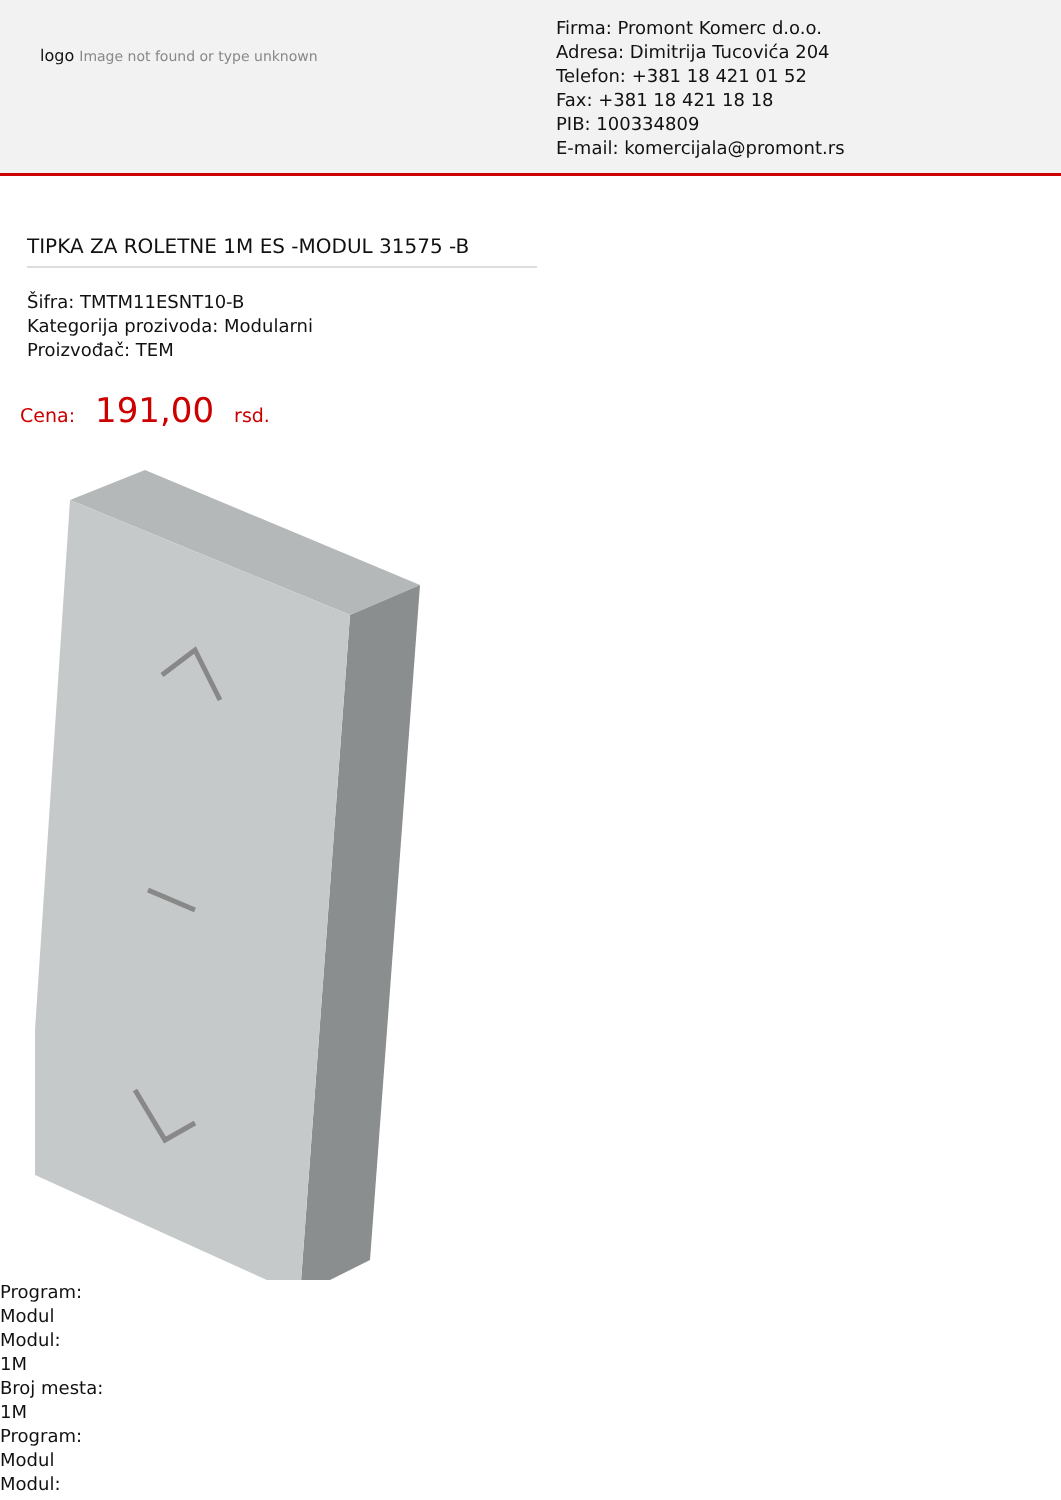logo Image not found or type unknown
Firma: Promont Komerc d.o.o.
Adresa: Dimitrija Tucovića 204
Telefon: +381 18 421 01 52
Fax: +381 18 421 18 18
PIB: 100334809
E-mail: komercijala@promont.rs
TIPKA ZA ROLETNE 1M ES -MODUL 31575 -B
Šifra: TMTM11ESNT10-B
Kategorija prozivoda: Modularni
Proizvođač: TEM
Cena: 191,00 rsd.
Program:
Modul
Modul:
1M
Broj mesta:
1M
Program:
Modul
Modul: